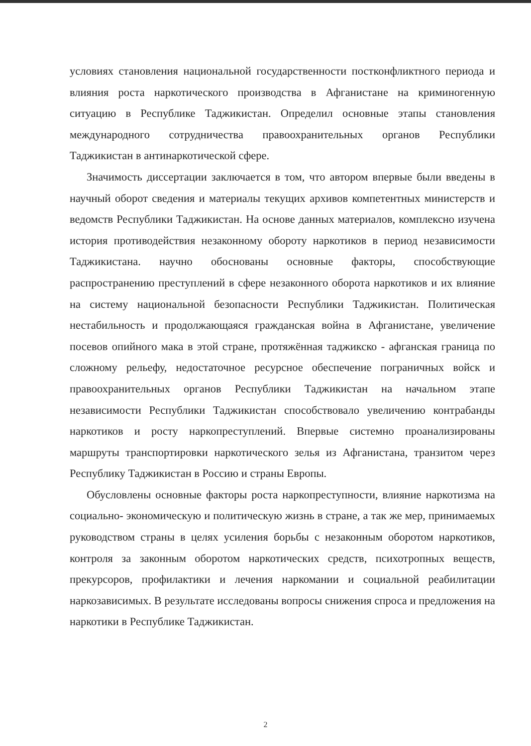условиях становления национальной государственности постконфликтного периода и влияния роста наркотического производства в Афганистане на криминогенную ситуацию в Республике Таджикистан. Определил основные этапы становления международного сотрудничества правоохранительных органов Республики Таджикистан в антинаркотической сфере.
Значимость диссертации заключается в том, что автором впервые были введены в научный оборот сведения и материалы текущих архивов компетентных министерств и ведомств Республики Таджикистан. На основе данных материалов, комплексно изучена история противодействия незаконному обороту наркотиков в период независимости Таджикистана. научно обоснованы основные факторы, способствующие распространению преступлений в сфере незаконного оборота наркотиков и их влияние на систему национальной безопасности Республики Таджикистан. Политическая нестабильность и продолжающаяся гражданская война в Афганистане, увеличение посевов опийного мака в этой стране, протяжённая таджикско - афганская граница по сложному рельефу, недостаточное ресурсное обеспечение пограничных войск и правоохранительных органов Республики Таджикистан на начальном этапе независимости Республики Таджикистан способствовало увеличению контрабанды наркотиков и росту наркопреступлений. Впервые системно проанализированы маршруты транспортировки наркотического зелья из Афганистана, транзитом через Республику Таджикистан в Россию и страны Европы.
Обусловлены основные факторы роста наркопреступности, влияние наркотизма на социально- экономическую и политическую жизнь в стране, а так же мер, принимаемых руководством страны в целях усиления борьбы с незаконным оборотом наркотиков, контроля за законным оборотом наркотических средств, психотропных веществ, прекурсоров, профилактики и лечения наркомании и социальной реабилитации наркозависимых. В результате исследованы вопросы снижения спроса и предложения на наркотики в Республике Таджикистан.
2